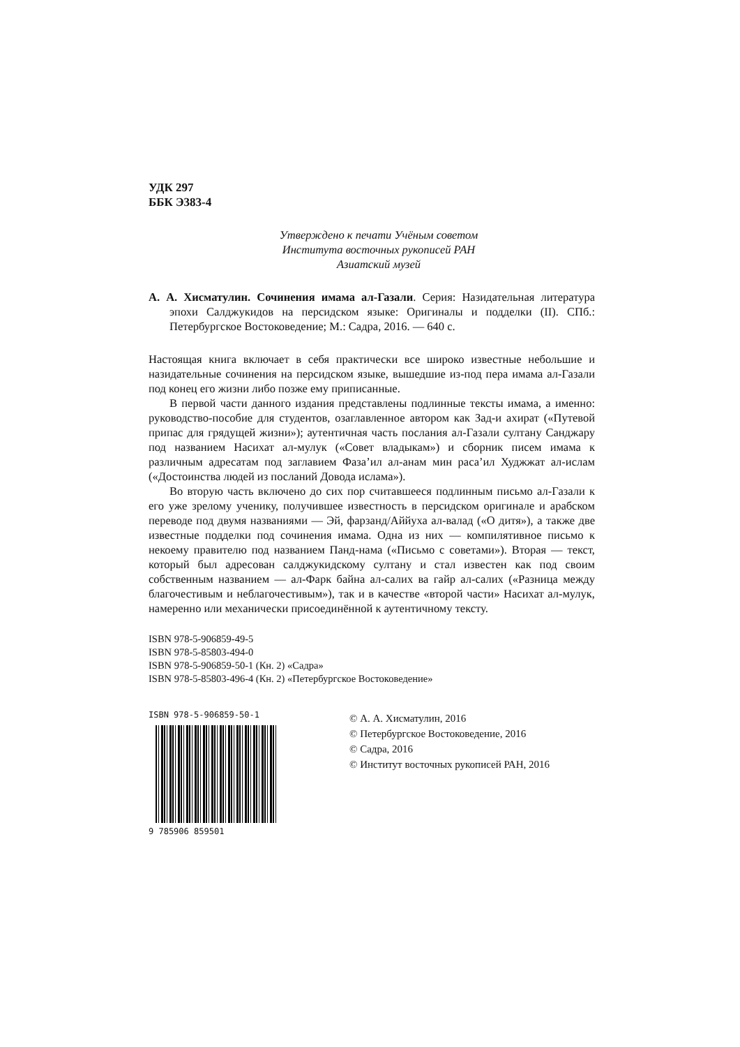УДК 297
ББК Э383-4
Утверждено к печати Учёным советом
Института восточных рукописей РАН
Азиатский музей
А. А. Хисматулин. Сочинения имама ал-Газали. Серия: Назидательная литература эпохи Салджукидов на персидском языке: Оригиналы и подделки (II). СПб.: Петербургское Востоковедение; М.: Садра, 2016. — 640 с.
Настоящая книга включает в себя практически все широко известные небольшие и назидательные сочинения на персидском языке, вышедшие из-под пера имама ал-Газали под конец его жизни либо позже ему приписанные.
В первой части данного издания представлены подлинные тексты имама, а именно: руководство-пособие для студентов, озаглавленное автором как Зад-и ахират («Путевой припас для грядущей жизни»); аутентичная часть послания ал-Газали султану Санджару под названием Насихат ал-мулук («Совет владыкам») и сборник писем имама к различным адресатам под заглавием Фаза’ил ал-анам мин раса’ил Худжжат ал-ислам («Достоинства людей из посланий Довода ислама»).
Во вторую часть включено до сих пор считавшееся подлинным письмо ал-Газали к его уже зрелому ученику, получившее известность в персидском оригинале и арабском переводе под двумя названиями — Эй, фарзанд/Аййуха ал-валад («О дитя»), а также две известные подделки под сочинения имама. Одна из них — компилятивное письмо к некоему правителю под названием Панд-нама («Письмо с советами»). Вторая — текст, который был адресован салджукидскому султану и стал известен как под своим собственным названием — ал-Фарк байна ал-салих ва гайр ал-салих («Разница между благочестивым и неблагочестивым»), так и в качестве «второй части» Насихат ал-мулук, намеренно или механически присоединённой к аутентичному тексту.
ISBN 978-5-906859-49-5
ISBN 978-5-85803-494-0
ISBN 978-5-906859-50-1 (Кн. 2) «Садра»
ISBN 978-5-85803-496-4 (Кн. 2) «Петербургское Востоковедение»
ISBN 978-5-906859-50-1
9 785906 859501
© А. А. Хисматулин, 2016
© Петербургское Востоковедение, 2016
© Садра, 2016
© Институт восточных рукописей РАН, 2016